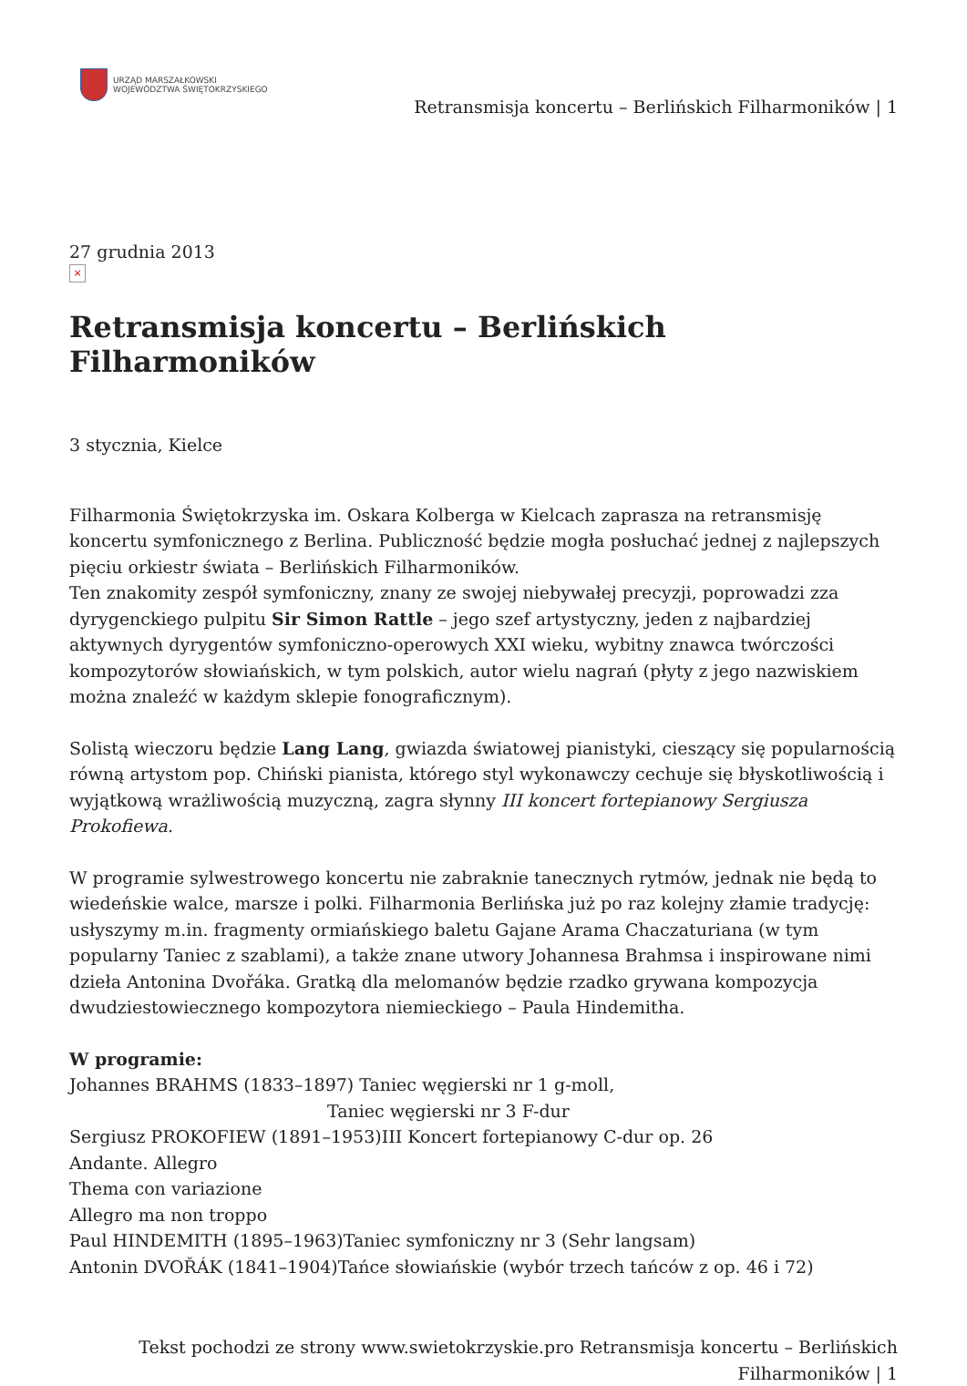URZĄD MARSZAŁKOWSKI
WOJEWÓDZTWA ŚWIĘTOKRZYSKIEGO
Retransmisja koncertu – Berlińskich Filharmoników | 1
27 grudnia 2013
×
Retransmisja koncertu – Berlińskich Filharmoników
3 stycznia, Kielce
Filharmonia Świętokrzyska im. Oskara Kolberga w Kielcach zaprasza na retransmisję koncertu symfonicznego z Berlina. Publiczność będzie mogła posłuchać jednej z najlepszych pięciu orkiestr świata – Berlińskich Filharmoników.
Ten znakomity zespół symfoniczny, znany ze swojej niebywałej precyzji, poprowadzi zza dyrygenckiego pulpitu Sir Simon Rattle – jego szef artystyczny, jeden z najbardziej aktywnych dyrygentów symfoniczno-operowych XXI wieku, wybitny znawca twórczości kompozytorów słowiańskich, w tym polskich, autor wielu nagrań (płyty z jego nazwiskiem można znaleźć w każdym sklepie fonograficznym).
Solistą wieczoru będzie Lang Lang, gwiazda światowej pianistyki, cieszący się popularnością równą artystom pop. Chiński pianista, którego styl wykonawczy cechuje się błyskotliwością i wyjątkową wrażliwością muzyczną, zagra słynny III koncert fortepianowy Sergiusza Prokofiewa.
W programie sylwestrowego koncertu nie zabraknie tanecznych rytmów, jednak nie będą to wiedeńskie walce, marsze i polki. Filharmonia Berlińska już po raz kolejny złamie tradycję: usłyszymy m.in. fragmenty ormiańskiego baletu Gajane Arama Chaczaturiana (w tym popularny Taniec z szablami), a także znane utwory Johannesa Brahmsa i inspirowane nimi dzieła Antonina Dvořáka. Gratką dla melomanów będzie rzadko grywana kompozycja dwudziestowiecznego kompozytora niemieckiego – Paula Hindemitha.
W programie:
Johannes BRAHMS (1833–1897) Taniec węgierski nr 1 g-moll,
Taniec węgierski nr 3 F-dur
Sergiusz PROKOFIEW (1891–1953)III Koncert fortepianowy C-dur op. 26
Andante. Allegro
Thema con variazione
Allegro ma non troppo
Paul HINDEMITH (1895–1963)Taniec symfoniczny nr 3 (Sehr langsam)
Antonin DVOŘÁK (1841–1904)Tańce słowiańskie (wybór trzech tańców z op. 46 i 72)
Tekst pochodzi ze strony www.swietokrzyskie.pro Retransmisja koncertu – Berlińskich Filharmoników | 1